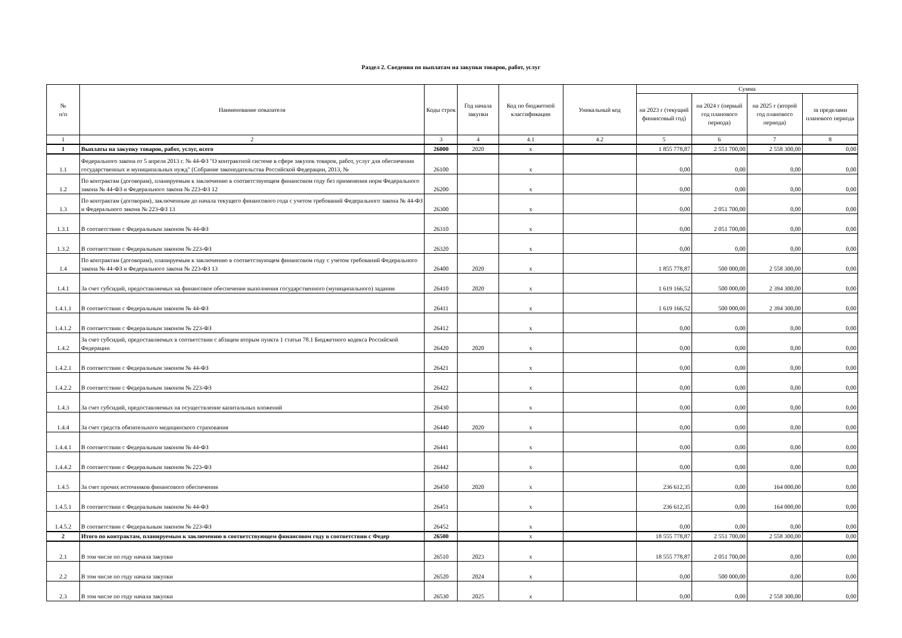Раздел 2. Сведения по выплатам на закупки товаров, работ, услуг
| № п/п | Наименование показателя | Коды строк | Год начала закупки | Код по бюджетной классификации | Уникальный код | Сумма | | | |
| --- | --- | --- | --- | --- | --- | --- | --- | --- | --- |
| | | | | | | на 2023 г (текущий финансовый год) | на 2024 г (первый год планового периода) | на 2025 г (второй год планового периода) | за пределами планового периода |
| 1 | 2 | 3 | 4 | 4.1 | 4.2 | 5 | 6 | 7 | 8 |
| 1 | Выплаты на закупку товаров, работ, услуг, всего | 26000 | 2020 | x | | 1 855 778,87 | 2 551 700,00 | 2 558 300,00 | 0,00 |
| 1.1 | Федерального закона от 5 апреля 2013 г. № 44-ФЗ "О контрактной системе в сфере закупок товаров, работ, услуг для обеспечения государственных и муниципальных нужд" (Собрание законодательства Российской Федерации, 2013, № | 26100 | | x | | 0,00 | 0,00 | 0,00 | 0,00 |
| 1.2 | По контрактам (договорам), планируемым к заключению в соответствующем финансовом году без применения норм Федерального закона № 44-ФЗ и Федерального закона № 223-ФЗ 12 | 26200 | | x | | 0,00 | 0,00 | 0,00 | 0,00 |
| 1.3 | По контрактам (договорам), заключенным до начала текущего финансового года с учетом требований Федерального закона № 44-ФЗ и Федерального закона № 223-ФЗ 13 | 26300 | | x | | 0,00 | 2 051 700,00 | 0,00 | 0,00 |
| 1.3.1 | В соответствии с Федеральным законом № 44-ФЗ | 26310 | | x | | 0,00 | 2 051 700,00 | 0,00 | 0,00 |
| 1.3.2 | В соответствии с Федеральным законом № 223-ФЗ | 26320 | | x | | 0,00 | 0,00 | 0,00 | 0,00 |
| 1.4 | По контрактам (договорам), планируемым к заключению в соответствующем финансовом году с учетом требований Федерального закона № 44-ФЗ и Федерального закона № 223-ФЗ 13 | 26400 | 2020 | x | | 1 855 778,87 | 500 000,00 | 2 558 300,00 | 0,00 |
| 1.4.1 | За счет субсидий, предоставляемых на финансовое обеспечение выполнения государственного (муниципального) задания | 26410 | 2020 | x | | 1 619 166,52 | 500 000,00 | 2 394 300,00 | 0,00 |
| 1.4.1.1 | В соответствии с Федеральным законом № 44-ФЗ | 26411 | | x | | 1 619 166,52 | 500 000,00 | 2 394 300,00 | 0,00 |
| 1.4.1.2 | В соответствии с Федеральным законом № 223-ФЗ | 26412 | | x | | 0,00 | 0,00 | 0,00 | 0,00 |
| 1.4.2 | За счет субсидий, предоставляемых в соответствии с абзацем вторым пункта 1 статьи 78.1 Бюджетного кодекса Российской Федерации | 26420 | 2020 | x | | 0,00 | 0,00 | 0,00 | 0,00 |
| 1.4.2.1 | В соответствии с Федеральным законом № 44-ФЗ | 26421 | | x | | 0,00 | 0,00 | 0,00 | 0,00 |
| 1.4.2.2 | В соответствии с Федеральным законом № 223-ФЗ | 26422 | | x | | 0,00 | 0,00 | 0,00 | 0,00 |
| 1.4.3 | За счет субсидий, предоставляемых на осуществление капитальных вложений | 26430 | | x | | 0,00 | 0,00 | 0,00 | 0,00 |
| 1.4.4 | За счет средств обязательного медицинского страхования | 26440 | 2020 | x | | 0,00 | 0,00 | 0,00 | 0,00 |
| 1.4.4.1 | В соответствии с Федеральным законом № 44-ФЗ | 26441 | | x | | 0,00 | 0,00 | 0,00 | 0,00 |
| 1.4.4.2 | В соответствии с Федеральным законом № 223-ФЗ | 26442 | | x | | 0,00 | 0,00 | 0,00 | 0,00 |
| 1.4.5 | За счет прочих источников финансового обеспечения | 26450 | 2020 | x | | 236 612,35 | 0,00 | 164 000,00 | 0,00 |
| 1.4.5.1 | В соответствии с Федеральным законом № 44-ФЗ | 26451 | | x | | 236 612,35 | 0,00 | 164 000,00 | 0,00 |
| 1.4.5.2 | В соответствии с Федеральным законом № 223-ФЗ | 26452 | | x | | 0,00 | 0,00 | 0,00 | 0,00 |
| 2 | Итого по контрактам, планируемым к заключению в соответствующем финансовом году в соответствии с Федер | 26500 | | x | | 18 555 778,87 | 2 551 700,00 | 2 558 300,00 | 0,00 |
| 2.1 | В том числе по году начала закупки | 26510 | 2023 | x | | 18 555 778,87 | 2 051 700,00 | 0,00 | 0,00 |
| 2.2 | В том числе по году начала закупки | 26520 | 2024 | x | | 0,00 | 500 000,00 | 0,00 | 0,00 |
| 2.3 | В том числе по году начала закупки | 26530 | 2025 | x | | 0,00 | 0,00 | 2 558 300,00 | 0,00 |